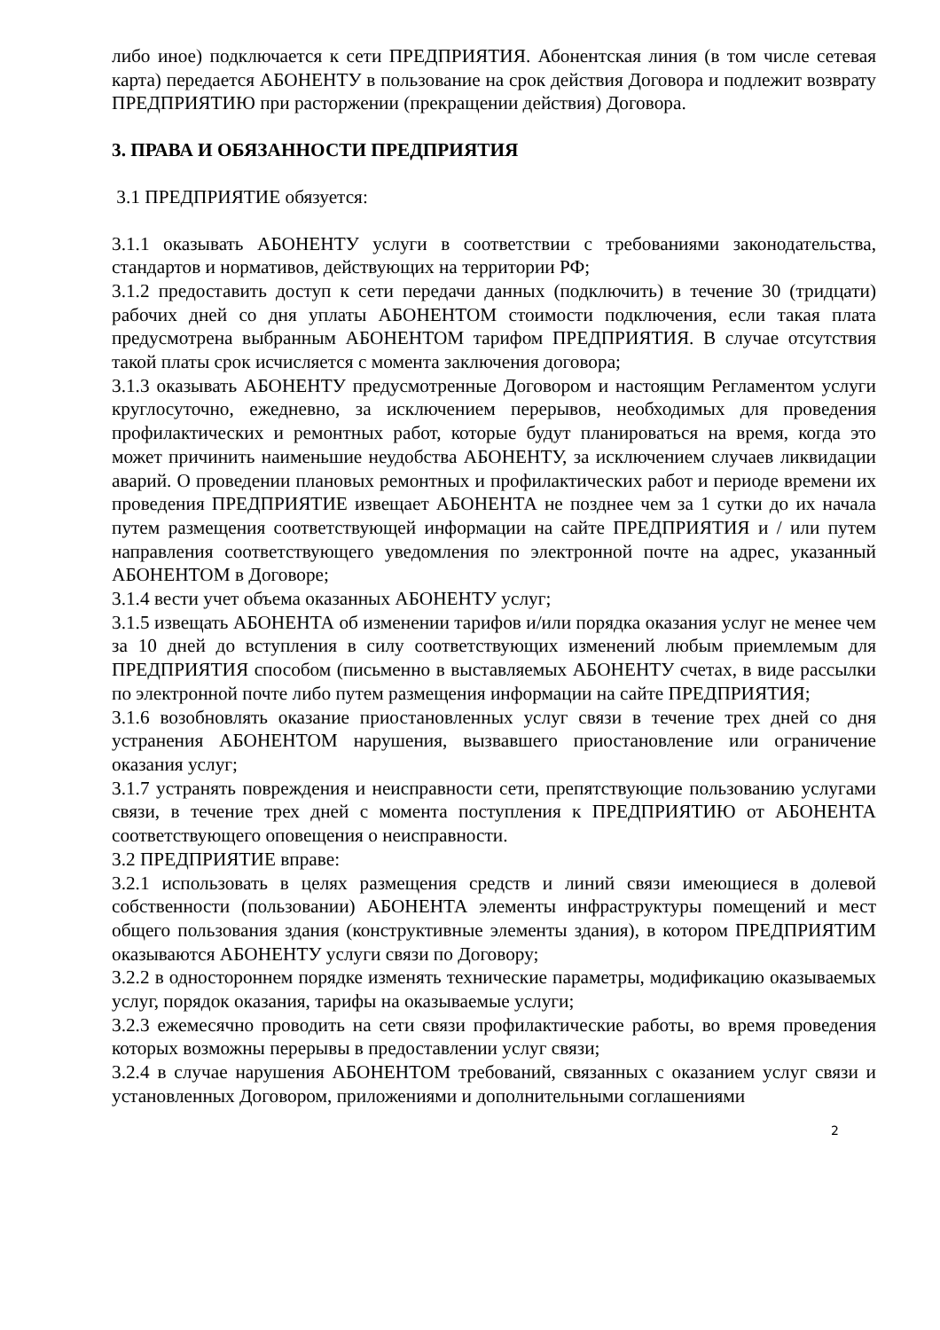либо иное) подключается к сети ПРЕДПРИЯТИЯ. Абонентская линия (в том числе сетевая карта) передается АБОНЕНТУ в пользование на срок действия Договора и подлежит возврату ПРЕДПРИЯТИЮ при расторжении (прекращении действия) Договора.
3. ПРАВА И ОБЯЗАННОСТИ ПРЕДПРИЯТИЯ
3.1 ПРЕДПРИЯТИЕ обязуется:
3.1.1 оказывать АБОНЕНТУ услуги в соответствии с требованиями законодательства, стандартов и нормативов, действующих на территории РФ;
3.1.2 предоставить доступ к сети передачи данных (подключить) в течение 30 (тридцати) рабочих дней со дня уплаты АБОНЕНТОМ стоимости подключения, если такая плата предусмотрена выбранным АБОНЕНТОМ тарифом ПРЕДПРИЯТИЯ. В случае отсутствия такой платы срок исчисляется с момента заключения договора;
3.1.3 оказывать АБОНЕНТУ предусмотренные Договором и настоящим Регламентом услуги круглосуточно, ежедневно, за исключением перерывов, необходимых для проведения профилактических и ремонтных работ, которые будут планироваться на время, когда это может причинить наименьшие неудобства АБОНЕНТУ, за исключением случаев ликвидации аварий. О проведении плановых ремонтных и профилактических работ и периоде времени их проведения ПРЕДПРИЯТИЕ извещает АБОНЕНТА не позднее чем за 1 сутки до их начала путем размещения соответствующей информации на сайте ПРЕДПРИЯТИЯ и / или путем направления соответствующего уведомления по электронной почте на адрес, указанный АБОНЕНТОМ в Договоре;
3.1.4 вести учет объема оказанных АБОНЕНТУ услуг;
3.1.5 извещать АБОНЕНТА об изменении тарифов и/или порядка оказания услуг не менее чем за 10 дней до вступления в силу соответствующих изменений любым приемлемым для ПРЕДПРИЯТИЯ способом (письменно в выставляемых АБОНЕНТУ счетах, в виде рассылки по электронной почте либо путем размещения информации на сайте ПРЕДПРИЯТИЯ;
3.1.6 возобновлять оказание приостановленных услуг связи в течение трех дней со дня устранения АБОНЕНТОМ нарушения, вызвавшего приостановление или ограничение оказания услуг;
3.1.7 устранять повреждения и неисправности сети, препятствующие пользованию услугами связи, в течение трех дней с момента поступления к ПРЕДПРИЯТИЮ от АБОНЕНТА соответствующего оповещения о неисправности.
3.2 ПРЕДПРИЯТИЕ вправе:
3.2.1 использовать в целях размещения средств и линий связи имеющиеся в долевой собственности (пользовании) АБОНЕНТА элементы инфраструктуры помещений и мест общего пользования здания (конструктивные элементы здания), в котором ПРЕДПРИЯТИМ оказываются АБОНЕНТУ услуги связи по Договору;
3.2.2 в одностороннем порядке изменять технические параметры, модификацию оказываемых услуг, порядок оказания, тарифы на оказываемые услуги;
3.2.3 ежемесячно проводить на сети связи профилактические работы, во время проведения которых возможны перерывы в предоставлении услуг связи;
3.2.4 в случае нарушения АБОНЕНТОМ требований, связанных с оказанием услуг связи и установленных Договором, приложениями и дополнительными соглашениями
2